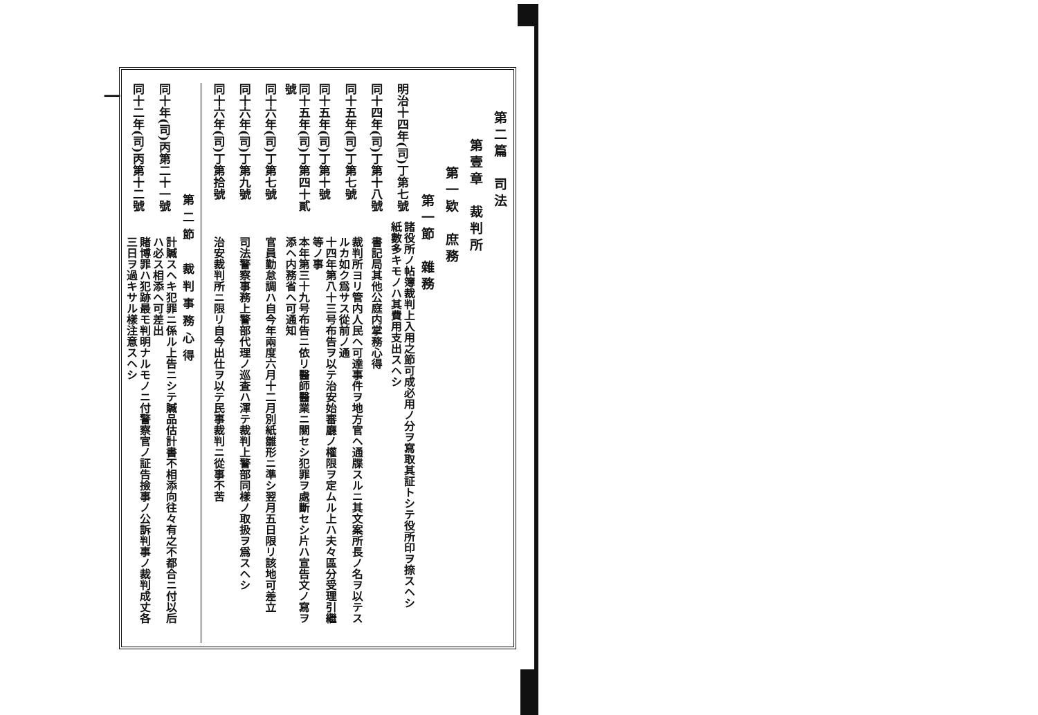第二篇　司法
第壹章　裁判所
第一欵　庶務
第一節　雜務
明治十四年(司)丁第七號
諸役所ノ帖簿裁判上入用之節可成必用ノ分ヲ寫取其証トシテ役所印ヲ捺スヘシ紙數多キモノハ其費用支出スヘシ
同十四年(司)丁第十八號
書記局其他公庭内掌務心得
同十五年(司)丁第七號
裁判所ヨリ管内人民ヘ可達事件ヲ地方官ヘ通牒スルニ其文案所長ノ名ヲ以テスルカ如ク爲サス從前ノ通
同十五年(司)丁第十號
十四年第八十三号布告ヲ以テ治安始審廳ノ權限ヲ定ムル上ハ夫々區分受理引繼等ノ事
同十五年(司)丁第四十貳號
本年第三十九号布告ニ依リ醫師醫業ニ關セシ犯罪ヲ處斷セシ片ハ宣告文ノ寫ヲ添ヘ内務省ヘ可通知
同十六年(司)丁第七號
官員勤怠調ハ自今年兩度六月十二月別紙雛形ニ準シ翌月五日限リ該地可差立
同十六年(司)丁第九號
司法警察事務上警部代理ノ巡査ハ渾テ裁判上警部同樣ノ取扱ヲ爲スヘシ
同十六年(司)丁第拾號
治安裁判所ニ限リ自今出仕ヲ以テ民事裁判ニ從事不苦
第二節　裁判事務心得
同十年(司)丙第二十一號
計贓スヘキ犯罪ニ係ル上告ニシテ贓品估計書不相添向往々有之不都合ニ付以后ハ必ス相添ヘ可差出
同十二年(司)丙第十二號
賭博罪ハ犯跡最モ判明ナルモノニ付警察官ノ証告撿事ノ公訴判事ノ裁判成丈各三日ヲ過キサル樣注意スヘシ
一